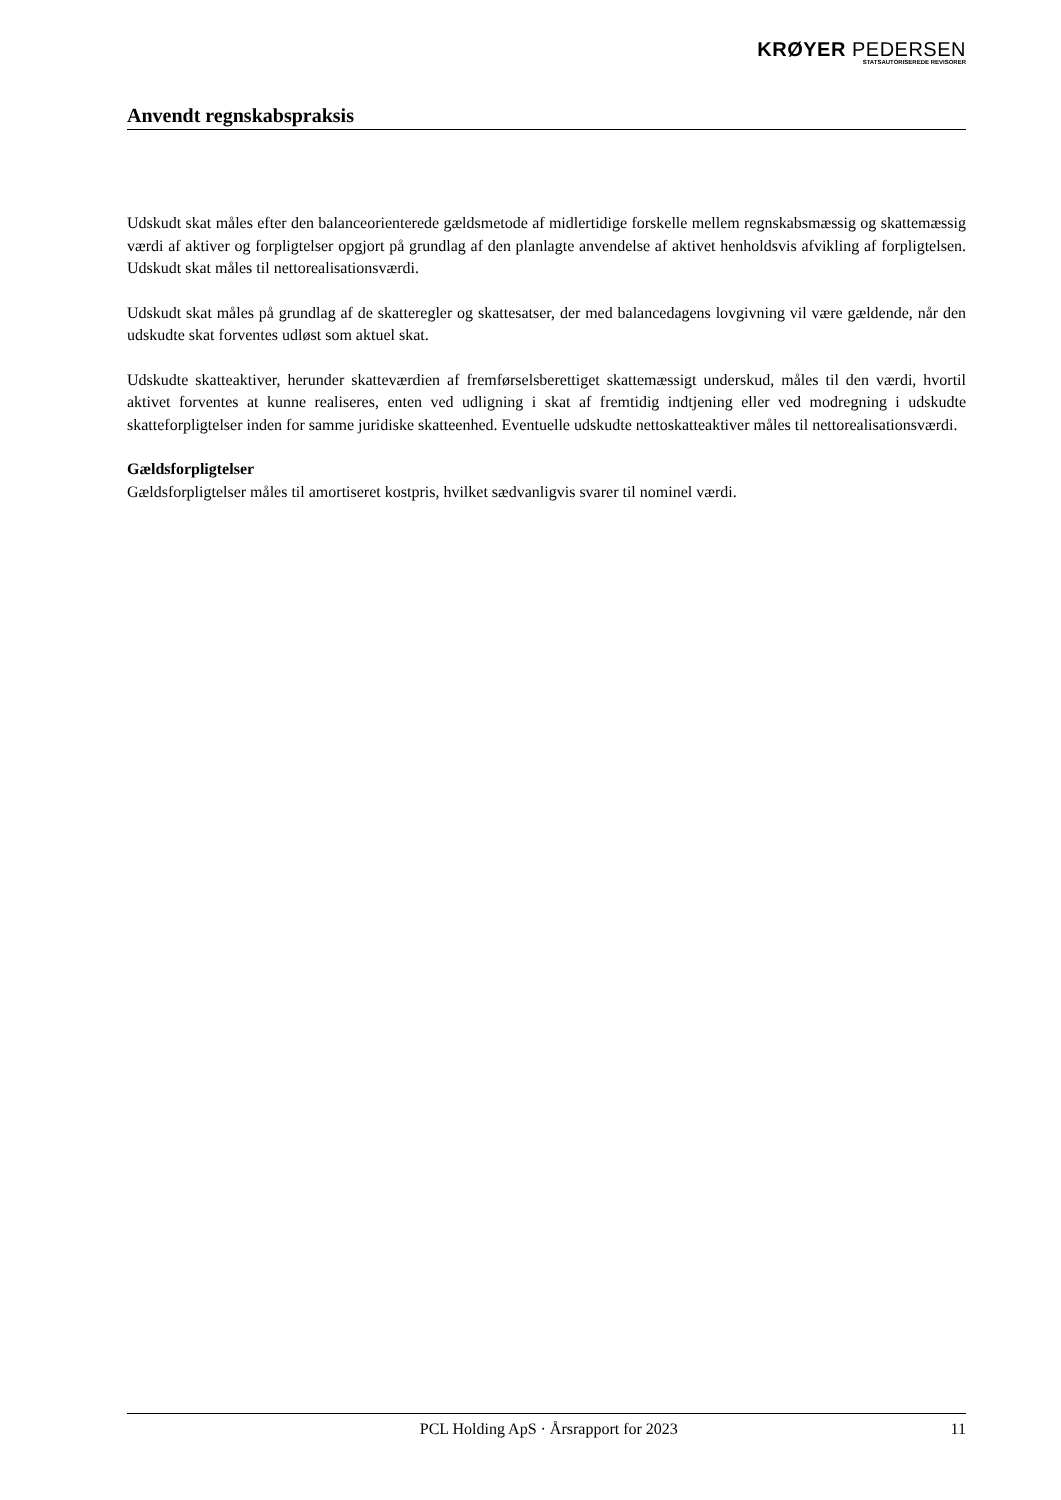KRØYER PEDERSEN
STATSAUTORISEREDE REVISORER
Anvendt regnskabspraksis
Udskudt skat måles efter den balanceorienterede gældsmetode af midlertidige forskelle mellem regnskabsmæssig og skattemæssig værdi af aktiver og forpligtelser opgjort på grundlag af den planlagte anvendelse af aktivet henholdsvis afvikling af forpligtelsen. Udskudt skat måles til nettorealisationsværdi.
Udskudt skat måles på grundlag af de skatteregler og skattesatser, der med balancedagens lovgivning vil være gældende, når den udskudte skat forventes udløst som aktuel skat.
Udskudte skatteaktiver, herunder skatteværdien af fremførselsberettiget skattemæssigt underskud, måles til den værdi, hvortil aktivet forventes at kunne realiseres, enten ved udligning i skat af fremtidig indtjening eller ved modregning i udskudte skatteforpligtelser inden for samme juridiske skatteenhed. Eventuelle udskudte nettoskatteaktiver måles til nettorealisationsværdi.
Gældsforpligtelser
Gældsforpligtelser måles til amortiseret kostpris, hvilket sædvanligvis svarer til nominel værdi.
PCL Holding ApS · Årsrapport for 2023 11